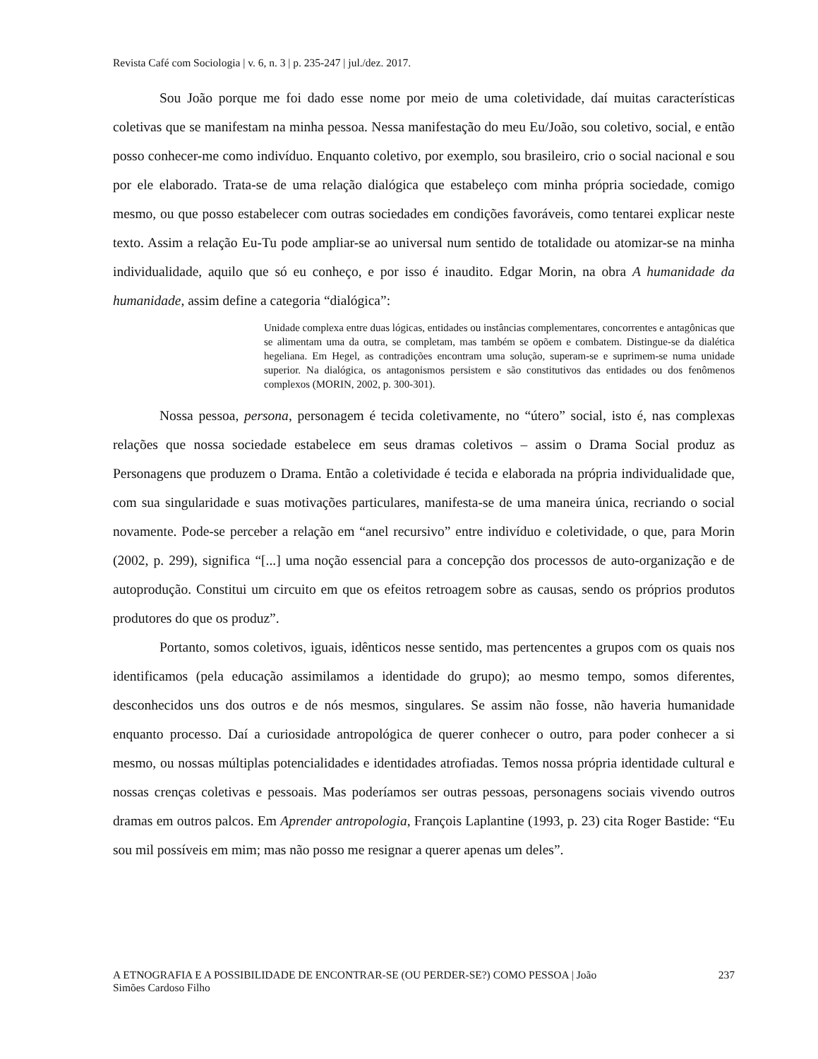Revista Café com Sociologia | v. 6, n. 3 | p. 235-247 | jul./dez. 2017.
Sou João porque me foi dado esse nome por meio de uma coletividade, daí muitas características coletivas que se manifestam na minha pessoa. Nessa manifestação do meu Eu/João, sou coletivo, social, e então posso conhecer-me como indivíduo. Enquanto coletivo, por exemplo, sou brasileiro, crio o social nacional e sou por ele elaborado. Trata-se de uma relação dialógica que estabeleço com minha própria sociedade, comigo mesmo, ou que posso estabelecer com outras sociedades em condições favoráveis, como tentarei explicar neste texto. Assim a relação Eu-Tu pode ampliar-se ao universal num sentido de totalidade ou atomizar-se na minha individualidade, aquilo que só eu conheço, e por isso é inaudito. Edgar Morin, na obra A humanidade da humanidade, assim define a categoria “dialógica”:
Unidade complexa entre duas lógicas, entidades ou instâncias complementares, concorrentes e antagônicas que se alimentam uma da outra, se completam, mas também se opõem e combatem. Distingue-se da dialética hegeliana. Em Hegel, as contradições encontram uma solução, superam-se e suprimem-se numa unidade superior. Na dialógica, os antagonismos persistem e são constitutivos das entidades ou dos fenômenos complexos (MORIN, 2002, p. 300-301).
Nossa pessoa, persona, personagem é tecida coletivamente, no “útero” social, isto é, nas complexas relações que nossa sociedade estabelece em seus dramas coletivos – assim o Drama Social produz as Personagens que produzem o Drama. Então a coletividade é tecida e elaborada na própria individualidade que, com sua singularidade e suas motivações particulares, manifesta-se de uma maneira única, recriando o social novamente. Pode-se perceber a relação em “anel recursivo” entre indivíduo e coletividade, o que, para Morin (2002, p. 299), significa “[...] uma noção essencial para a concepção dos processos de auto-organização e de autoprodução. Constitui um circuito em que os efeitos retroagem sobre as causas, sendo os próprios produtos produtores do que os produz”.
Portanto, somos coletivos, iguais, idênticos nesse sentido, mas pertencentes a grupos com os quais nos identificamos (pela educação assimilamos a identidade do grupo); ao mesmo tempo, somos diferentes, desconhecidos uns dos outros e de nós mesmos, singulares. Se assim não fosse, não haveria humanidade enquanto processo. Daí a curiosidade antropológica de querer conhecer o outro, para poder conhecer a si mesmo, ou nossas múltiplas potencialidades e identidades atrofiadas. Temos nossa própria identidade cultural e nossas crenças coletivas e pessoais. Mas poderíamos ser outras pessoas, personagens sociais vivendo outros dramas em outros palcos. Em Aprender antropologia, François Laplantine (1993, p. 23) cita Roger Bastide: “Eu sou mil possíveis em mim; mas não posso me resignar a querer apenas um deles”.
A ETNOGRAFIA E A POSSIBILIDADE DE ENCONTRAR-SE (OU PERDER-SE?) COMO PESSOA | João
Simões Cardoso Filho 237